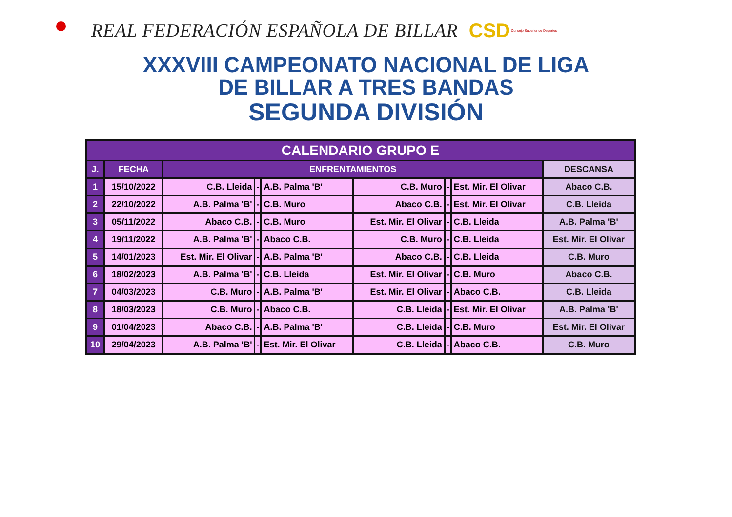REAL FEDERACIÓN ESPAÑOLA DE BILLAR
CSD Consejo Superior de Deportes
XXXVIII CAMPEONATO NACIONAL DE LIGA
DE BILLAR A TRES BANDAS
SEGUNDA DIVISIÓN
| CALENDARIO GRUPO E | | | | | | | | |
| --- | --- | --- | --- | --- | --- | --- | --- | --- |
| J. | FECHA | ENFRENTAMIENTOS | | | | | | DESCANSA |
| 1 | 15/10/2022 | C.B. Lleida | - | A.B. Palma 'B' | C.B. Muro | - | Est. Mir. El Olivar | Abaco C.B. |
| 2 | 22/10/2022 | A.B. Palma 'B' | - | C.B. Muro | Abaco C.B. | - | Est. Mir. El Olivar | C.B. Lleida |
| 3 | 05/11/2022 | Abaco C.B. | - | C.B. Muro | Est. Mir. El Olivar | - | C.B. Lleida | A.B. Palma 'B' |
| 4 | 19/11/2022 | A.B. Palma 'B' | - | Abaco C.B. | C.B. Muro | - | C.B. Lleida | Est. Mir. El Olivar |
| 5 | 14/01/2023 | Est. Mir. El Olivar | - | A.B. Palma 'B' | Abaco C.B. | - | C.B. Lleida | C.B. Muro |
| 6 | 18/02/2023 | A.B. Palma 'B' | - | C.B. Lleida | Est. Mir. El Olivar | - | C.B. Muro | Abaco C.B. |
| 7 | 04/03/2023 | C.B. Muro | - | A.B. Palma 'B' | Est. Mir. El Olivar | - | Abaco C.B. | C.B. Lleida |
| 8 | 18/03/2023 | C.B. Muro | - | Abaco C.B. | C.B. Lleida | - | Est. Mir. El Olivar | A.B. Palma 'B' |
| 9 | 01/04/2023 | Abaco C.B. | - | A.B. Palma 'B' | C.B. Lleida | - | C.B. Muro | Est. Mir. El Olivar |
| 10 | 29/04/2023 | A.B. Palma 'B' | - | Est. Mir. El Olivar | C.B. Lleida | - | Abaco C.B. | C.B. Muro |